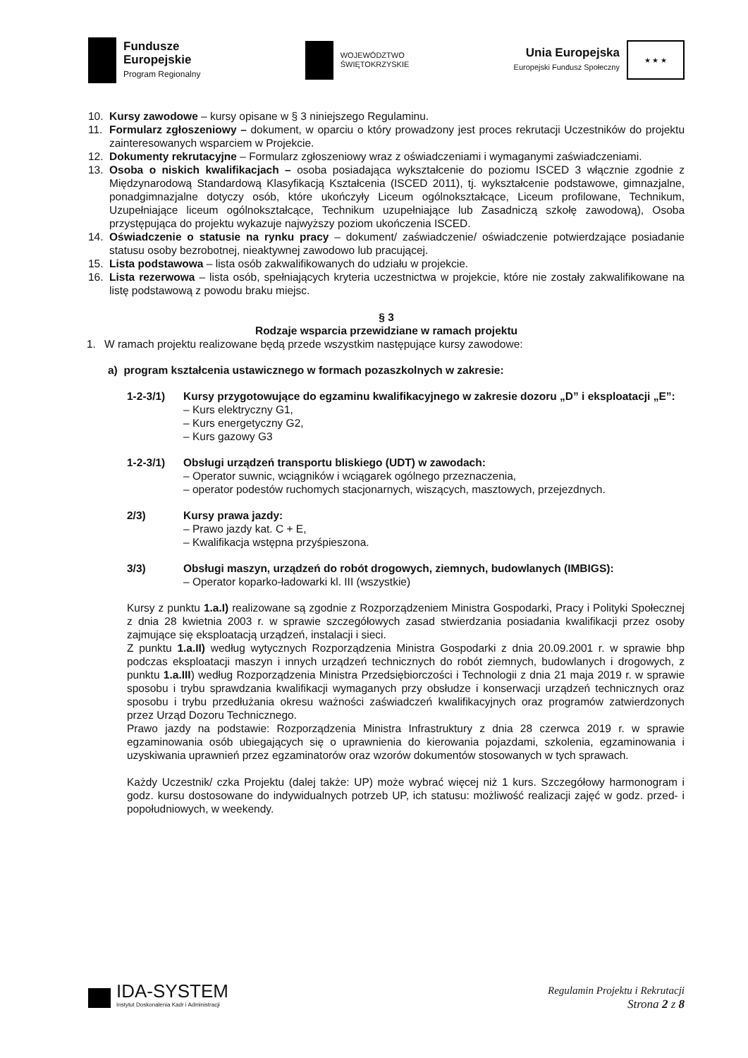Fundusze
Europejskie
Program Regionalny
WOJEWÓDZTWO
ŚWIĘTOKRZYSKIE
Unia Europejska
Europejski Fundusz Społeczny
★ ★ ★
10. Kursy zawodowe – kursy opisane w § 3 niniejszego Regulaminu.
11. Formularz zgłoszeniowy – dokument, w oparciu o który prowadzony jest proces rekrutacji Uczestników do projektu zainteresowanych wsparciem w Projekcie.
12. Dokumenty rekrutacyjne – Formularz zgłoszeniowy wraz z oświadczeniami i wymaganymi zaświadczeniami.
13. Osoba o niskich kwalifikacjach – osoba posiadająca wykształcenie do poziomu ISCED 3 włącznie zgodnie z Międzynarodową Standardową Klasyfikacją Kształcenia (ISCED 2011), tj. wykształcenie podstawowe, gimnazjalne, ponadgimnazjalne dotyczy osób, które ukończyły Liceum ogólnokształcące, Liceum profilowane, Technikum, Uzupełniające liceum ogólnokształcące, Technikum uzupełniające lub Zasadniczą szkołę zawodową), Osoba przystępująca do projektu wykazuje najwyższy poziom ukończenia ISCED.
14. Oświadczenie o statusie na rynku pracy – dokument/ zaświadczenie/ oświadczenie potwierdzające posiadanie statusu osoby bezrobotnej, nieaktywnej zawodowo lub pracującej.
15. Lista podstawowa – lista osób zakwalifikowanych do udziału w projekcie.
16. Lista rezerwowa – lista osób, spełniających kryteria uczestnictwa w projekcie, które nie zostały zakwalifikowane na listę podstawową z powodu braku miejsc.
§ 3
Rodzaje wsparcia przewidziane w ramach projektu
1. W ramach projektu realizowane będą przede wszystkim następujące kursy zawodowe:
a) program kształcenia ustawicznego w formach pozaszkolnych w zakresie:
1-2-3/1) Kursy przygotowujące do egzaminu kwalifikacyjnego w zakresie dozoru „D” i eksploatacji „E”:
– Kurs elektryczny G1,
– Kurs energetyczny G2,
– Kurs gazowy G3
1-2-3/1) Obsługi urządzeń transportu bliskiego (UDT) w zawodach:
– Operator suwnic, wciągników i wciągarek ogólnego przeznaczenia,
– operator podestów ruchomych stacjonarnych, wiszących, masztowych, przejezdnych.
2/3) Kursy prawa jazdy:
– Prawo jazdy kat. C + E,
– Kwalifikacja wstępna przyśpieszona.
3/3) Obsługi maszyn, urządzeń do robót drogowych, ziemnych, budowlanych (IMBIGS):
– Operator koparko-ładowarki kl. III (wszystkie)
Kursy z punktu 1.a.I) realizowane są zgodnie z Rozporządzeniem Ministra Gospodarki, Pracy i Polityki Społecznej z dnia 28 kwietnia 2003 r. w sprawie szczegółowych zasad stwierdzania posiadania kwalifikacji przez osoby zajmujące się eksploatacją urządzeń, instalacji i sieci.
Z punktu 1.a.II) według wytycznych Rozporządzenia Ministra Gospodarki z dnia 20.09.2001 r. w sprawie bhp podczas eksploatacji maszyn i innych urządzeń technicznych do robót ziemnych, budowlanych i drogowych, z punktu 1.a.III) według Rozporządzenia Ministra Przedsiębiorczości i Technologii z dnia 21 maja 2019 r. w sprawie sposobu i trybu sprawdzania kwalifikacji wymaganych przy obsłudze i konserwacji urządzeń technicznych oraz sposobu i trybu przedłużania okresu ważności zaświadczeń kwalifikacyjnych oraz programów zatwierdzonych przez Urząd Dozoru Technicznego.
Prawo jazdy na podstawie: Rozporządzenia Ministra Infrastruktury z dnia 28 czerwca 2019 r. w sprawie egzaminowania osób ubiegających się o uprawnienia do kierowania pojazdami, szkolenia, egzaminowania i uzyskiwania uprawnień przez egzaminatorów oraz wzorów dokumentów stosowanych w tych sprawach.
Każdy Uczestnik/ czka Projektu (dalej także: UP) może wybrać więcej niż 1 kurs. Szczegółowy harmonogram i godz. kursu dostosowane do indywidualnych potrzeb UP, ich statusu: możliwość realizacji zajęć w godz. przed- i popołudniowych, w weekendy.
IDA-SYSTEM
Instytut Doskonalenia Kadr i Administracji
Regulamin Projektu i Rekrutacji
Strona 2 z 8